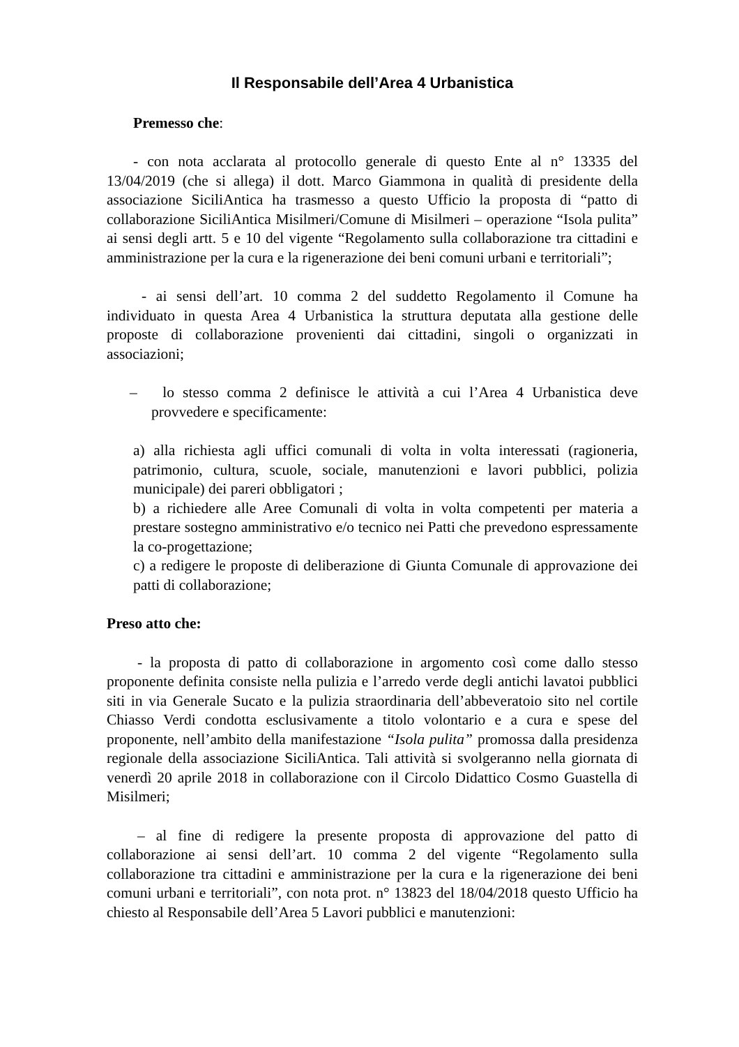Il Responsabile dell’Area 4 Urbanistica
Premesso che:
- con nota acclarata al protocollo generale di questo Ente al n° 13335 del 13/04/2019 (che si allega) il dott. Marco Giammona in qualità di presidente della associazione SiciliAntica ha trasmesso a questo Ufficio la proposta di “patto di collaborazione SiciliAntica Misilmeri/Comune di Misilmeri – operazione “Isola pulita” ai sensi degli artt. 5 e 10 del vigente “Regolamento sulla collaborazione tra cittadini e amministrazione per la cura e la rigenerazione dei beni comuni urbani e territoriali”;
- ai sensi dell’art. 10 comma 2 del suddetto Regolamento il Comune ha individuato in questa Area 4 Urbanistica la struttura deputata alla gestione delle proposte di collaborazione provenienti dai cittadini, singoli o organizzati in associazioni;
– lo stesso comma 2 definisce le attività a cui l’Area 4 Urbanistica deve provvedere e specificamente:
a) alla richiesta agli uffici comunali di volta in volta interessati (ragioneria, patrimonio, cultura, scuole, sociale, manutenzioni e lavori pubblici, polizia municipale) dei pareri obbligatori ;
b) a richiedere alle Aree Comunali di volta in volta competenti per materia a prestare sostegno amministrativo e/o tecnico nei Patti che prevedono espressamente la co-progettazione;
c) a redigere le proposte di deliberazione di Giunta Comunale di approvazione dei patti di collaborazione;
Preso atto che:
- la proposta di patto di collaborazione in argomento così come dallo stesso proponente definita consiste nella pulizia e l’arredo verde degli antichi lavatoi pubblici siti in via Generale Sucato e la pulizia straordinaria dell’abbeveratoio sito nel cortile Chiasso Verdi condotta esclusivamente a titolo volontario e a cura e spese del proponente, nell’ambito della manifestazione “Isola pulita” promossa dalla presidenza regionale della associazione SiciliAntica. Tali attività si svolgeranno nella giornata di venerdì 20 aprile 2018 in collaborazione con il Circolo Didattico Cosmo Guastella di Misilmeri;
– al fine di redigere la presente proposta di approvazione del patto di collaborazione ai sensi dell’art. 10 comma 2 del vigente “Regolamento sulla collaborazione tra cittadini e amministrazione per la cura e la rigenerazione dei beni comuni urbani e territoriali”, con nota prot. n° 13823 del 18/04/2018 questo Ufficio ha chiesto al Responsabile dell’Area 5 Lavori pubblici e manutenzioni: